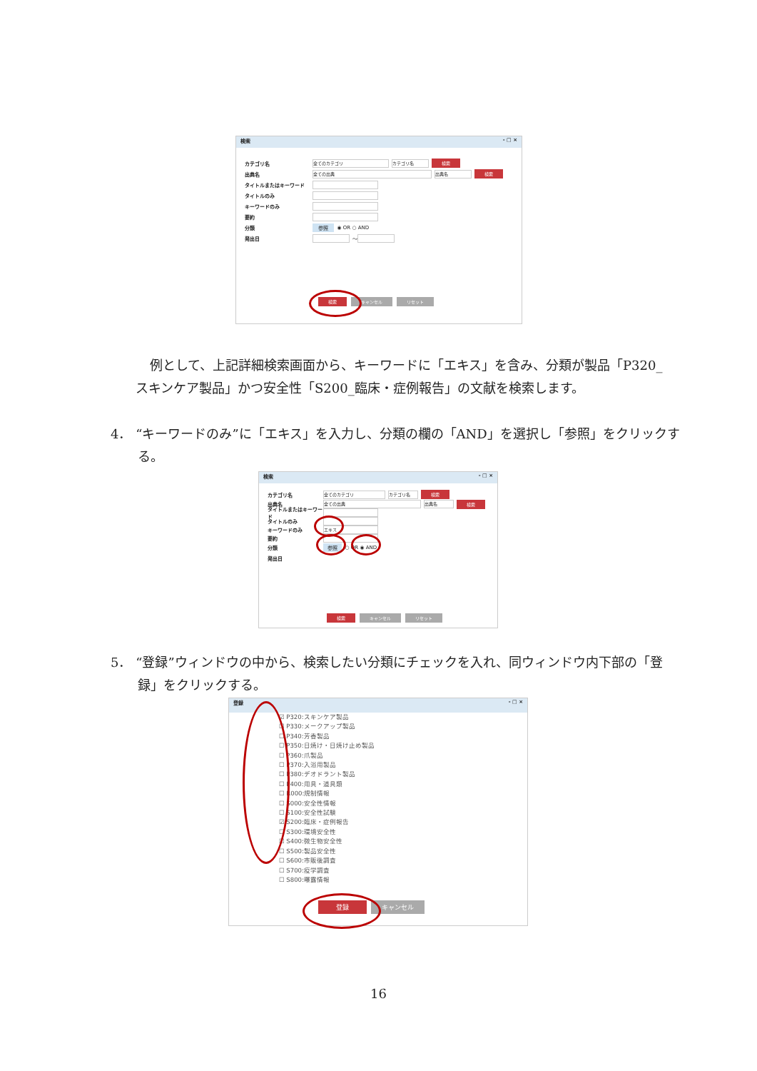検索 - □ ×
カテゴリ名 全てのカテゴリ カテゴリ名 検索
出典名 全ての出典 出典名 検索
タイトルまたはキーワード
タイトルのみ
キーワードのみ
要約
分類 参照 ◉ OR ○ AND
発出日 ～
検索 キャンセル リセット
例として、上記詳細検索画面から、キーワードに「エキス」を含み、分類が製品「P320_スキンケア製品」かつ安全性「S200_臨床・症例報告」の文献を検索します。
4． “キーワードのみ”に「エキス」を入力し、分類の欄の「AND」を選択し「参照」をクリックする。
検索 - □ ×
カテゴリ名 全てのカテゴリ カテゴリ名 検索
出典名 全ての出典 出典名 検索
タイトルまたはキーワード
タイトルのみ
キーワードのみ エキス
要約
分類 参照 ○ OR ◉ AND
発出日
検索 キャンセル リセット
5． “登録”ウィンドウの中から、検索したい分類にチェックを入れ、同ウィンドウ内下部の「登録」をクリックする。
登録 - □ ×
☑ P320:スキンケア製品
☐ P330:メークアップ製品
☐ P340:芳香製品
☐ P350:日焼け・日焼け止め製品
☐ P360:爪製品
☐ P370:入浴用製品
☐ P380:デオドラント製品
☐ P400:用具・道具類
☐ R000:規制情報
☐ S000:安全性情報
☐ S100:安全性試験
☑ S200:臨床・症例報告
☐ S300:環境安全性
☐ S400:微生物安全性
☐ S500:製品安全性
☐ S600:市販後調査
☐ S700:疫学調査
☐ S800:曝露情報
登録 キャンセル
16